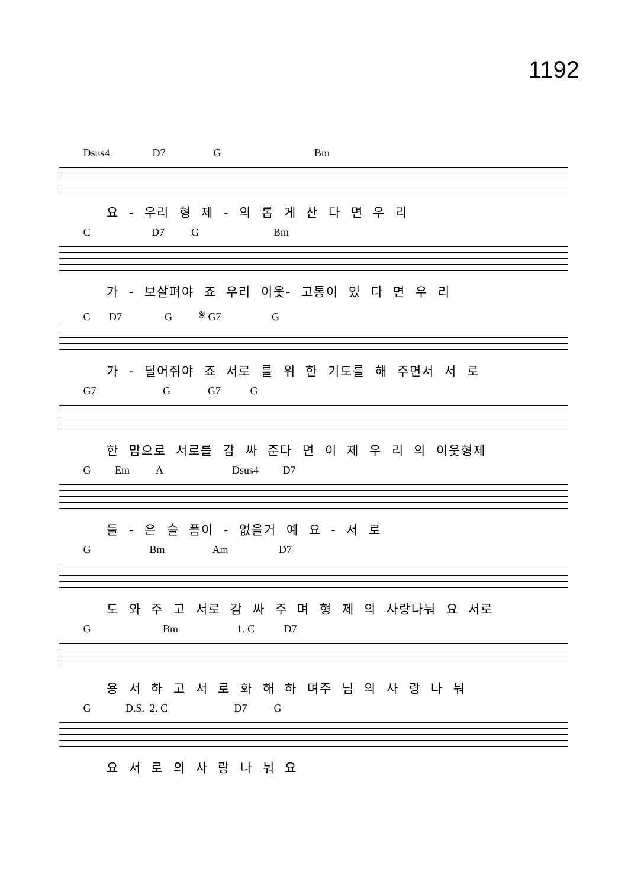1192
Dsus4 D7 G Bm
요 - 우리 형 제 - 의 롭 게 산 다 면 우 리
C D7 G Bm
가 - 보살펴야 죠 우리 이웃- 고통이 있 다 면 우 리
C D7 G 𝄋 G7 G
가 - 덜어줘야 죠 서로 를 위 한 기도를 해 주면서 서 로
G7 G G7 G
한 맘으로 서로를 감 싸 준다 면 이 제 우 리 의 이웃형제
G Em A Dsus4 D7
들 - 은 슬 픔이 - 없을거 예 요 - 서 로
G Bm Am D7
도 와 주 고 서로 감 싸 주 며 형 제 의 사랑나눠 요 서로
G Bm 1. C D7
용 서 하 고 서 로 화 해 하 며주 님 의 사 랑 나 눠
G D.S. 2. C D7 G
요 서 로 의 사 랑 나 눠 요